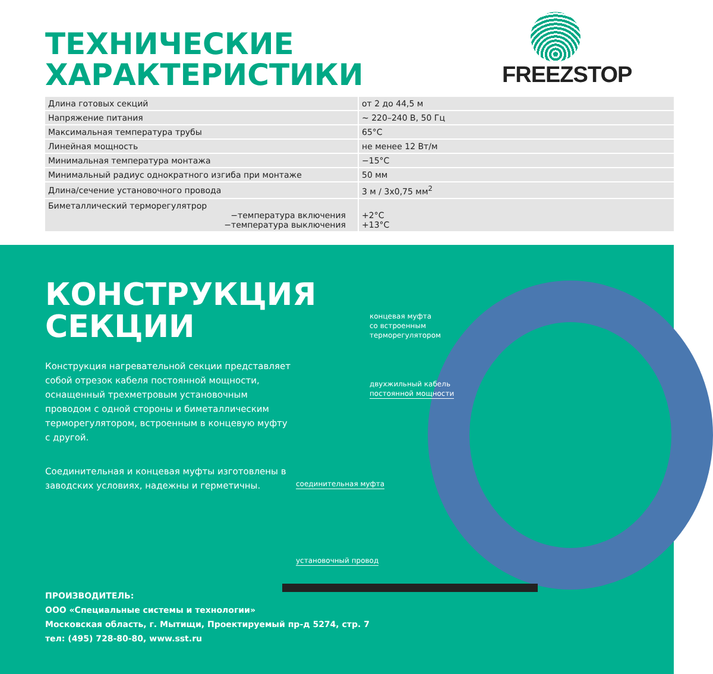ТЕХНИЧЕСКИЕ
ХАРАКТЕРИСТИКИ
FREEZSTOP
| Длина готовых секций | от 2 до 44,5 м |
| Напряжение питания | ~ 220–240 В, 50 Гц |
| Максимальная температура трубы | 65°С |
| Линейная мощность | не менее 12 Вт/м |
| Минимальная температура монтажа | −15°С |
| Минимальный радиус однократного изгиба при монтаже | 50 мм |
| Длина/сечение установочного провода | 3 м / 3х0,75 мм<sup>2</sup> |
| Биметаллический терморегулятрор −температура включения −температура выключения | +2°С +13°С |
КОНСТРУКЦИЯ
СЕКЦИИ
Конструкция нагревательной секции представляет собой отрезок кабеля постоянной мощности, оснащенный трехметровым установочным проводом с одной стороны и биметаллическим терморегулятором, встроенным в концевую муфту с другой.
Соединительная и концевая муфты изготовлены в заводских условиях, надежны и герметичны.
концевая муфта
со встроенным
терморегулятором
двухжильный кабель
постоянной мощности
соединительная муфта
установочный провод
ПРОИЗВОДИТЕЛЬ:
ООО «Специальные системы и технологии»
Московская область, г. Мытищи, Проектируемый пр-д 5274, стр. 7
тел: (495) 728-80-80, www.sst.ru